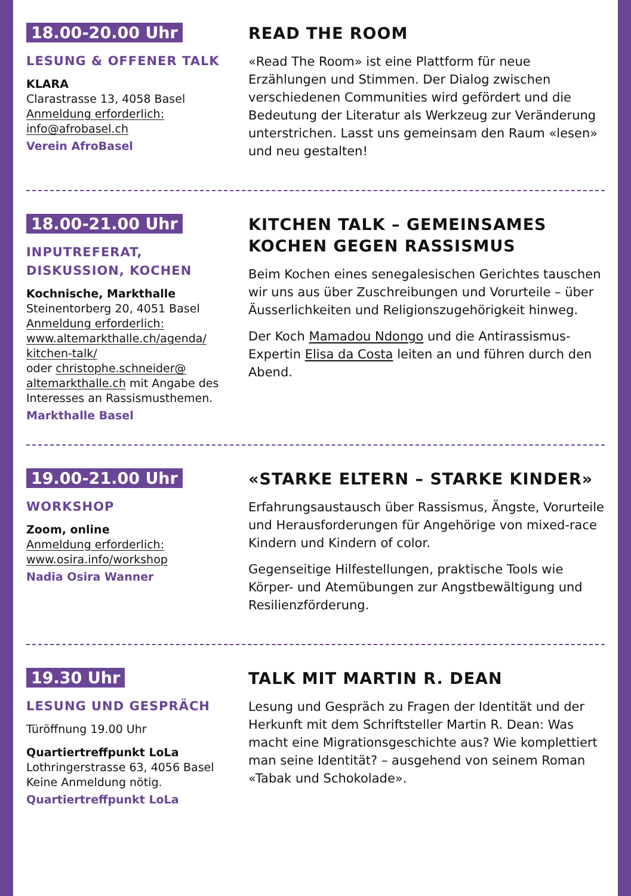18.00-20.00 Uhr
LESUNG & OFFENER TALK
KLARA
Clarastrasse 13, 4058 Basel
Anmeldung erforderlich:
info@afrobasel.ch
Verein AfroBasel
READ THE ROOM
«Read The Room» ist eine Plattform für neue Erzählungen und Stimmen. Der Dialog zwischen verschiedenen Communities wird gefördert und die Bedeutung der Literatur als Werkzeug zur Verände­rung unterstrichen. Lasst uns gemeinsam den Raum «lesen» und neu gestalten!
18.00-21.00 Uhr
INPUTREFERAT,
DISKUSSION, KOCHEN
Kochnische, Markthalle
Steinentorberg 20, 4051 Basel
Anmeldung erforderlich:
www.altemarkthalle.ch/agenda/
kitchen-talk/
oder christophe.schneider@
altemarkthalle.ch mit Angabe des Interesses an Rassismusthemen.
Markthalle Basel
KITCHEN TALK – GEMEINSAMES
KOCHEN GEGEN RASSISMUS
Beim Kochen eines senegalesischen Gerichtes tauschen wir uns aus über Zuschreibungen und Vorurteile – über Äusserlichkeiten und Religions­zugehörigkeit hinweg.
Der Koch Mamadou Ndongo und die Antirassismus-Expertin Elisa da Costa leiten an und führen durch den Abend.
19.00-21.00 Uhr
WORKSHOP
Zoom, online
Anmeldung erforderlich:
www.osira.info/workshop
Nadia Osira Wanner
«STARKE ELTERN – STARKE KINDER»
Erfahrungsaustausch über Rassismus, Ängste, Vorurteile und Herausforderungen für Angehörige von mixed-race Kindern und Kindern of color.
Gegenseitige Hilfestellungen, praktische Tools wie Körper- und Atemübungen zur Angstbewältigung und Resilienzförderung.
19.30 Uhr
LESUNG UND GESPRÄCH
Türöffnung 19.00 Uhr
Quartiertreffpunkt LoLa
Lothringerstrasse 63, 4056 Basel
Keine Anmeldung nötig.
Quartiertreffpunkt LoLa
TALK MIT MARTIN R. DEAN
Lesung und Gespräch zu Fragen der Identität und der Herkunft mit dem Schriftsteller Martin R. Dean: Was macht eine Migrationsgeschichte aus? Wie komplet­tiert man seine Identität? – ausgehend von seinem Roman «Tabak und Schokolade».